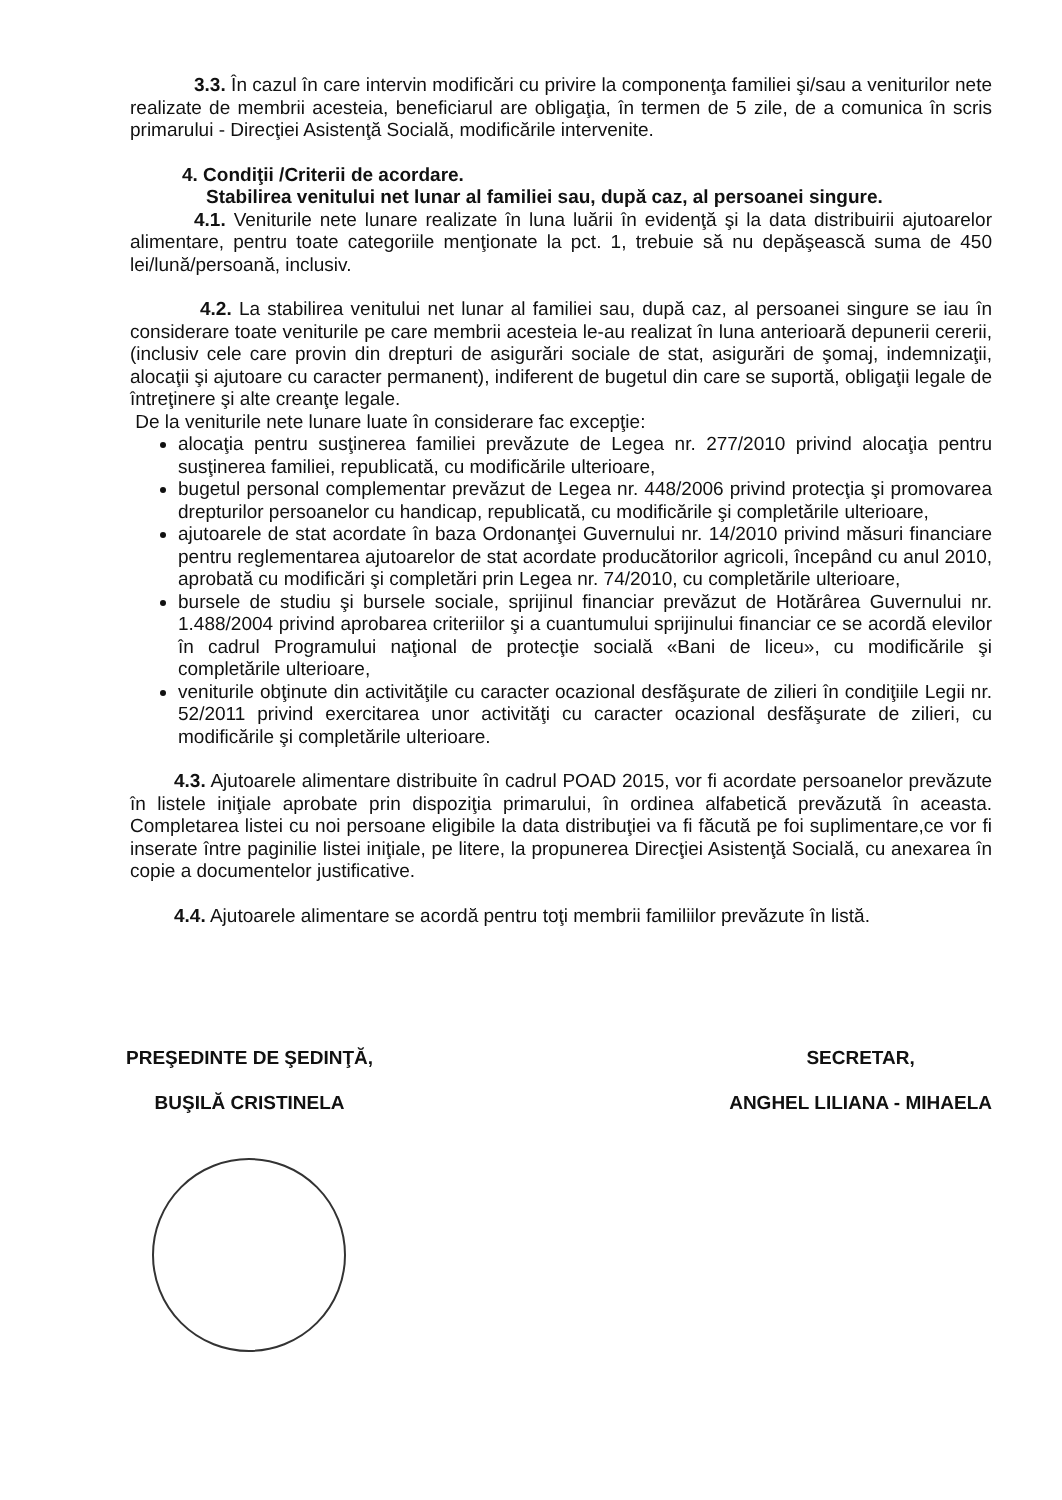3.3. În cazul în care intervin modificări cu privire la componenţa familiei şi/sau a veniturilor nete realizate de membrii acesteia, beneficiarul are obligaţia, în termen de 5 zile, de a comunica în scris primarului - Direcţiei Asistenţă Socială, modificările intervenite.
4. Condiţii /Criterii de acordare.
Stabilirea venitului net lunar al familiei sau, după caz, al persoanei singure.
4.1. Veniturile nete lunare realizate în luna luării în evidenţă şi la data distribuirii ajutoarelor alimentare, pentru toate categoriile menţionate la pct. 1, trebuie să nu depăşească suma de 450 lei/lună/persoană, inclusiv.
4.2. La stabilirea venitului net lunar al familiei sau, după caz, al persoanei singure se iau în considerare toate veniturile pe care membrii acesteia le-au realizat în luna anterioară depunerii cererii, (inclusiv cele care provin din drepturi de asigurări sociale de stat, asigurări de şomaj, indemnizaţii, alocaţii şi ajutoare cu caracter permanent), indiferent de bugetul din care se suportă, obligaţii legale de întreţinere şi alte creanţe legale.
De la veniturile nete lunare luate în considerare fac excepţie:
alocaţia pentru susţinerea familiei prevăzute de Legea nr. 277/2010 privind alocaţia pentru susţinerea familiei, republicată, cu modificările ulterioare,
bugetul personal complementar prevăzut de Legea nr. 448/2006 privind protecţia şi promovarea drepturilor persoanelor cu handicap, republicată, cu modificările şi completările ulterioare,
ajutoarele de stat acordate în baza Ordonanţei Guvernului nr. 14/2010 privind măsuri financiare pentru reglementarea ajutoarelor de stat acordate producătorilor agricoli, începând cu anul 2010, aprobată cu modificări şi completări prin Legea nr. 74/2010, cu completările ulterioare,
bursele de studiu şi bursele sociale, sprijinul financiar prevăzut de Hotărârea Guvernului nr. 1.488/2004 privind aprobarea criteriilor şi a cuantumului sprijinului financiar ce se acordă elevilor în cadrul Programului naţional de protecţie socială «Bani de liceu», cu modificările şi completările ulterioare,
veniturile obţinute din activităţile cu caracter ocazional desfăşurate de zilieri în condiţiile Legii nr. 52/2011 privind exercitarea unor activităţi cu caracter ocazional desfăşurate de zilieri, cu modificările şi completările ulterioare.
4.3. Ajutoarele alimentare distribuite în cadrul POAD 2015, vor fi acordate persoanelor prevăzute în listele iniţiale aprobate prin dispoziţia primarului, în ordinea alfabetică prevăzută în aceasta. Completarea listei cu noi persoane eligibile la data distribuţiei va fi făcută pe foi suplimentare,ce vor fi inserate între paginilie listei iniţiale, pe litere, la propunerea Direcţiei Asistenţă Socială, cu anexarea în copie a documentelor justificative.
4.4. Ajutoarele alimentare se acordă pentru toţi membrii familiilor prevăzute în listă.
PREŞEDINTE DE ŞEDINŢĂ,
BUŞILĂ CRISTINELA
SECRETAR,
ANGHEL LILIANA - MIHAELA